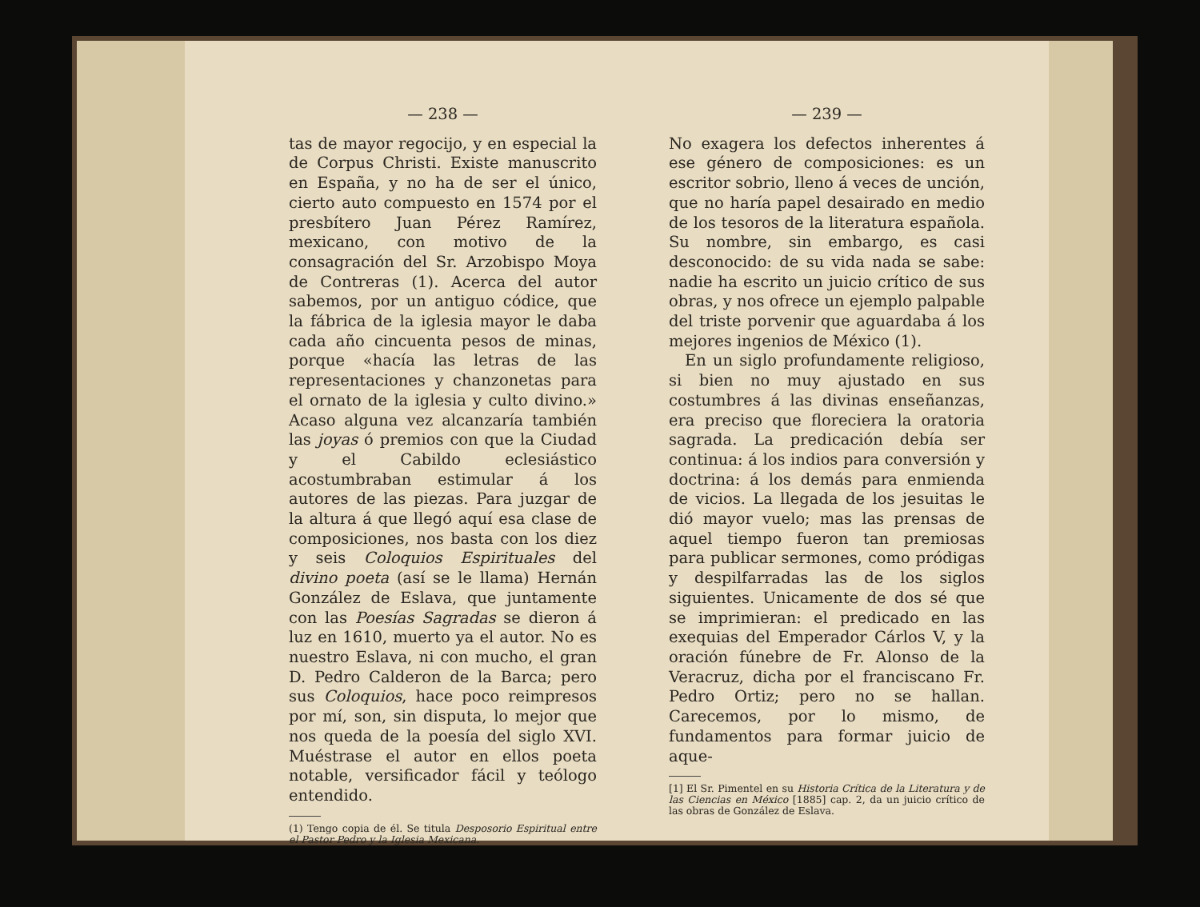— 238 —
tas de mayor regocijo, y en especial la de Corpus Christi. Existe manuscrito en España, y no ha de ser el único, cierto auto compuesto en 1574 por el presbítero Juan Pérez Ramírez, mexicano, con motivo de la consagración del Sr. Arzobispo Moya de Contreras (1). Acerca del autor sabemos, por un antiguo códice, que la fábrica de la iglesia mayor le daba cada año cincuenta pesos de minas, porque «hacía las letras de las representaciones y chanzonetas para el ornato de la iglesia y culto divino.» Acaso alguna vez alcanzaría también las joyas ó premios con que la Ciudad y el Cabildo eclesiástico acostumbraban estimular á los autores de las piezas. Para juzgar de la altura á que llegó aquí esa clase de composiciones, nos basta con los diez y seis Coloquios Espirituales del divino poeta (así se le llama) Hernán González de Eslava, que juntamente con las Poesías Sagradas se dieron á luz en 1610, muerto ya el autor. No es nuestro Eslava, ni con mucho, el gran D. Pedro Calderon de la Barca; pero sus Coloquios, hace poco reimpresos por mí, son, sin disputa, lo mejor que nos queda de la poesía del siglo XVI. Muéstrase el autor en ellos poeta notable, versificador fácil y teólogo entendido.
(1) Tengo copia de él. Se titula Desposorio Espiritual entre el Pastor Pedro y la Iglesia Mexicana.
— 239 —
No exagera los defectos inherentes á ese género de composiciones: es un escritor sobrio, lleno á veces de unción, que no haría papel desairado en medio de los tesoros de la literatura española. Su nombre, sin embargo, es casi desconocido: de su vida nada se sabe: nadie ha escrito un juicio crítico de sus obras, y nos ofrece un ejemplo palpable del triste porvenir que aguardaba á los mejores ingenios de México (1).
En un siglo profundamente religioso, si bien no muy ajustado en sus costumbres á las divinas enseñanzas, era preciso que floreciera la oratoria sagrada. La predicación debía ser continua: á los indios para conversión y doctrina: á los demás para enmienda de vicios. La llegada de los jesuitas le dió mayor vuelo; mas las prensas de aquel tiempo fueron tan premiosas para publicar sermones, como pródigas y despilfarradas las de los siglos siguientes. Unicamente de dos sé que se imprimieran: el predicado en las exequias del Emperador Cárlos V, y la oración fúnebre de Fr. Alonso de la Veracruz, dicha por el franciscano Fr. Pedro Ortiz; pero no se hallan. Carecemos, por lo mismo, de fundamentos para formar juicio de aque-
[1] El Sr. Pimentel en su Historia Crítica de la Literatura y de las Ciencias en México [1885] cap. 2, da un juicio crítico de las obras de González de Eslava.